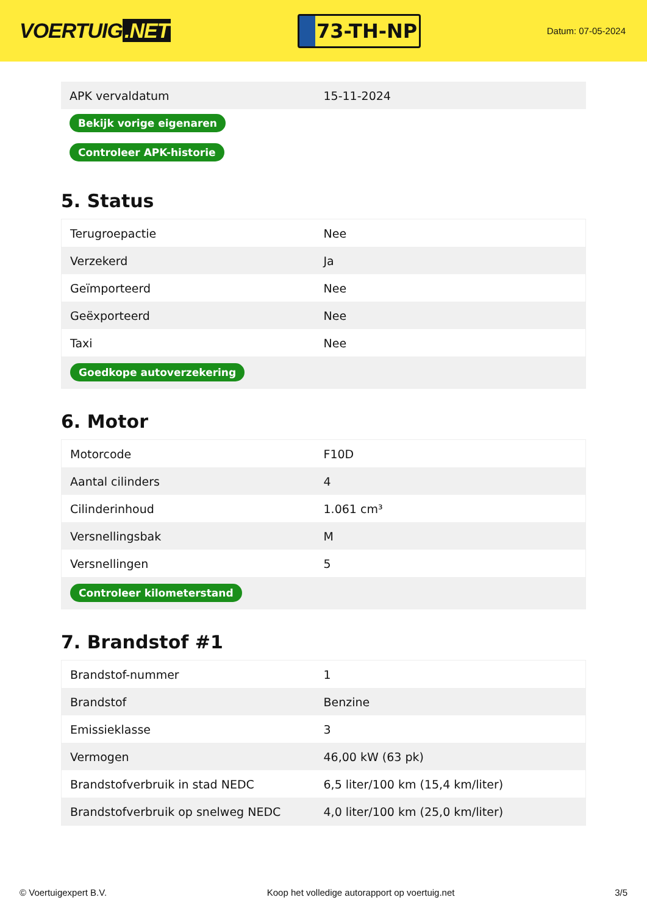VOERTUIG.NET
73-TH-NP
Datum: 07-05-2024
| APK vervaldatum | 15-11-2024 |
| Bekijk vorige eigenaren | |
| Controleer APK-historie | |
5. Status
| Terugroepactie | Nee |
| Verzekerd | Ja |
| Geïmporteerd | Nee |
| Geëxporteerd | Nee |
| Taxi | Nee |
| Goedkope autoverzekering | |
6. Motor
| Motorcode | F10D |
| Aantal cilinders | 4 |
| Cilinderinhoud | 1.061 cm³ |
| Versnellingsbak | M |
| Versnellingen | 5 |
| Controleer kilometerstand | |
7. Brandstof #1
| Brandstof-nummer | 1 |
| Brandstof | Benzine |
| Emissieklasse | 3 |
| Vermogen | 46,00 kW (63 pk) |
| Brandstofverbruik in stad NEDC | 6,5 liter/100 km (15,4 km/liter) |
| Brandstofverbruik op snelweg NEDC | 4,0 liter/100 km (25,0 km/liter) |
© Voertuigexpert B.V. Koop het volledige autorapport op voertuig.net 3/5